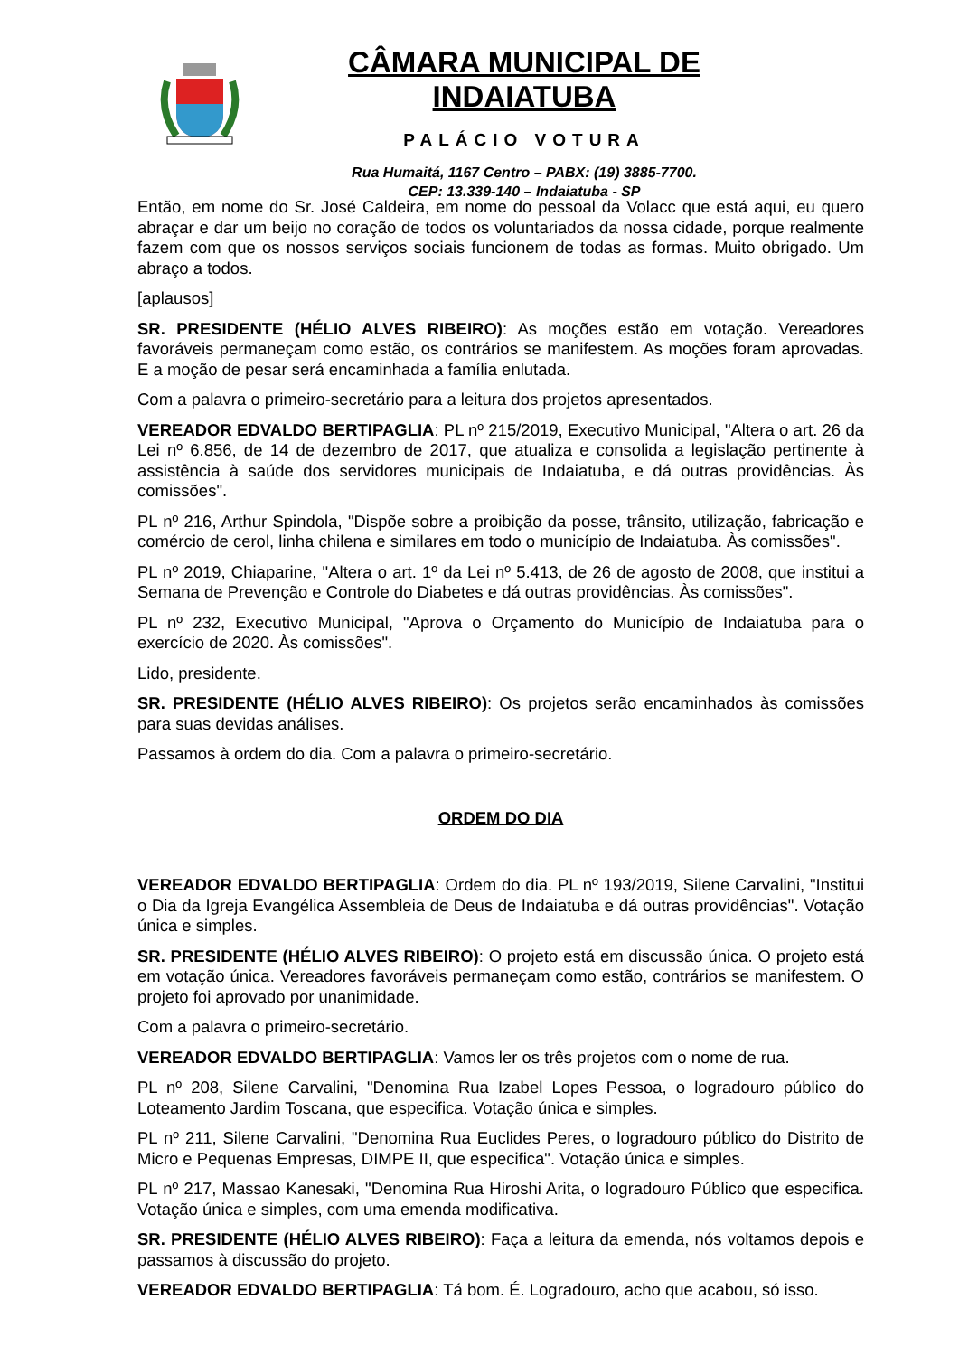CÂMARA MUNICIPAL DE INDAIATUBA
PALÁCIO VOTURA
Rua Humaitá, 1167 Centro – PABX: (19) 3885-7700.
CEP: 13.339-140 – Indaiatuba - SP
Então, em nome do Sr. José Caldeira, em nome do pessoal da Volacc que está aqui, eu quero abraçar e dar um beijo no coração de todos os voluntariados da nossa cidade, porque realmente fazem com que os nossos serviços sociais funcionem de todas as formas. Muito obrigado. Um abraço a todos.
[aplausos]
SR. PRESIDENTE (HÉLIO ALVES RIBEIRO): As moções estão em votação. Vereadores favoráveis permaneçam como estão, os contrários se manifestem. As moções foram aprovadas. E a moção de pesar será encaminhada a família enlutada.
Com a palavra o primeiro-secretário para a leitura dos projetos apresentados.
VEREADOR EDVALDO BERTIPAGLIA: PL nº 215/2019, Executivo Municipal, "Altera o art. 26 da Lei nº 6.856, de 14 de dezembro de 2017, que atualiza e consolida a legislação pertinente à assistência à saúde dos servidores municipais de Indaiatuba, e dá outras providências. Às comissões".
PL nº 216, Arthur Spindola, "Dispõe sobre a proibição da posse, trânsito, utilização, fabricação e comércio de cerol, linha chilena e similares em todo o município de Indaiatuba. Às comissões".
PL nº 2019, Chiaparine, "Altera o art. 1º da Lei nº 5.413, de 26 de agosto de 2008, que institui a Semana de Prevenção e Controle do Diabetes e dá outras providências. Às comissões".
PL nº 232, Executivo Municipal, "Aprova o Orçamento do Município de Indaiatuba para o exercício de 2020. Às comissões".
Lido, presidente.
SR. PRESIDENTE (HÉLIO ALVES RIBEIRO): Os projetos serão encaminhados às comissões para suas devidas análises.
Passamos à ordem do dia. Com a palavra o primeiro-secretário.
ORDEM DO DIA
VEREADOR EDVALDO BERTIPAGLIA: Ordem do dia. PL nº 193/2019, Silene Carvalini, "Institui o Dia da Igreja Evangélica Assembleia de Deus de Indaiatuba e dá outras providências". Votação única e simples.
SR. PRESIDENTE (HÉLIO ALVES RIBEIRO): O projeto está em discussão única. O projeto está em votação única. Vereadores favoráveis permaneçam como estão, contrários se manifestem. O projeto foi aprovado por unanimidade.
Com a palavra o primeiro-secretário.
VEREADOR EDVALDO BERTIPAGLIA: Vamos ler os três projetos com o nome de rua.
PL nº 208, Silene Carvalini, "Denomina Rua Izabel Lopes Pessoa, o logradouro público do Loteamento Jardim Toscana, que especifica. Votação única e simples.
PL nº 211, Silene Carvalini, "Denomina Rua Euclides Peres, o logradouro público do Distrito de Micro e Pequenas Empresas, DIMPE II, que especifica". Votação única e simples.
PL nº 217, Massao Kanesaki, "Denomina Rua Hiroshi Arita, o logradouro Público que especifica. Votação única e simples, com uma emenda modificativa.
SR. PRESIDENTE (HÉLIO ALVES RIBEIRO): Faça a leitura da emenda, nós voltamos depois e passamos à discussão do projeto.
VEREADOR EDVALDO BERTIPAGLIA: Tá bom. É. Logradouro, acho que acabou, só isso.